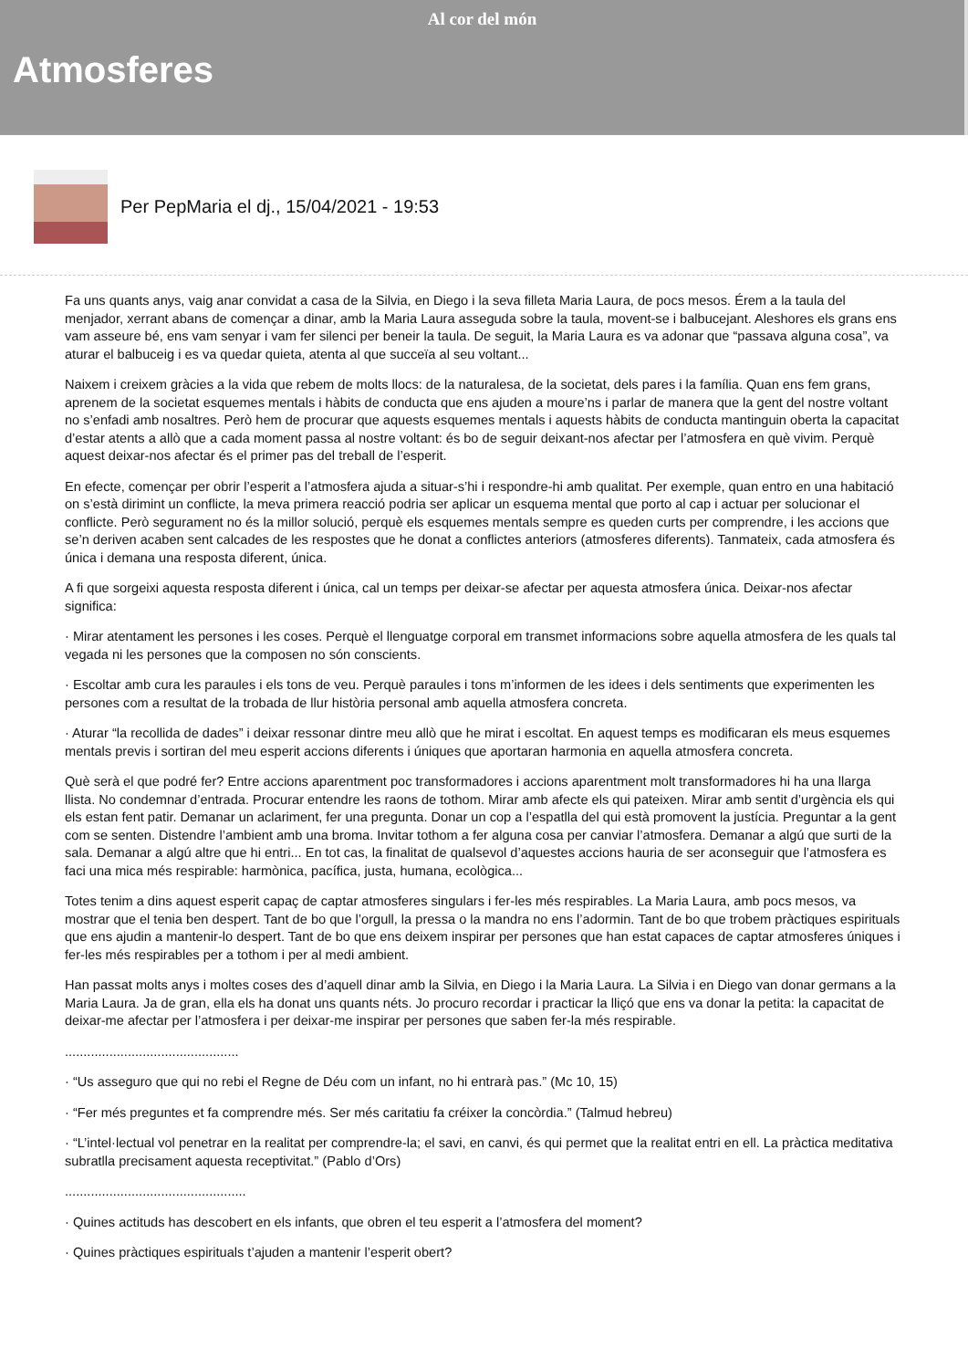Al cor del món
Atmosferes
Per PepMaria el dj., 15/04/2021 - 19:53
Fa uns quants anys, vaig anar convidat a casa de la Silvia, en Diego i la seva filleta Maria Laura, de pocs mesos. Érem a la taula del menjador, xerrant abans de començar a dinar, amb la Maria Laura asseguda sobre la taula, movent-se i balbucejant. Aleshores els grans ens vam asseure bé, ens vam senyar i vam fer silenci per beneir la taula. De seguit, la Maria Laura es va adonar que “passava alguna cosa”, va aturar el balbuceig i es va quedar quieta, atenta al que succeïa al seu voltant...
Naixem i creixem gràcies a la vida que rebem de molts llocs: de la naturalesa, de la societat, dels pares i la família. Quan ens fem grans, aprenem de la societat esquemes mentals i hàbits de conducta que ens ajuden a moure’ns i parlar de manera que la gent del nostre voltant no s’enfadi amb nosaltres. Però hem de procurar que aquests esquemes mentals i aquests hàbits de conducta mantinguin oberta la capacitat d’estar atents a allò que a cada moment passa al nostre voltant: és bo de seguir deixant-nos afectar per l’atmosfera en què vivim. Perquè aquest deixar-nos afectar és el primer pas del treball de l’esperit.
En efecte, començar per obrir l’esperit a l’atmosfera ajuda a situar-s’hi i respondre-hi amb qualitat. Per exemple, quan entro en una habitació on s’està dirimint un conflicte, la meva primera reacció podria ser aplicar un esquema mental que porto al cap i actuar per solucionar el conflicte. Però segurament no és la millor solució, perquè els esquemes mentals sempre es queden curts per comprendre, i les accions que se’n deriven acaben sent calcades de les respostes que he donat a conflictes anteriors (atmosferes diferents). Tanmateix, cada atmosfera és única i demana una resposta diferent, única.
A fi que sorgeixi aquesta resposta diferent i única, cal un temps per deixar-se afectar per aquesta atmosfera única. Deixar-nos afectar significa:
· Mirar atentament les persones i les coses. Perquè el llenguatge corporal em transmet informacions sobre aquella atmosfera de les quals tal vegada ni les persones que la composen no són conscients.
· Escoltar amb cura les paraules i els tons de veu. Perquè paraules i tons m’informen de les idees i dels sentiments que experimenten les persones com a resultat de la trobada de llur història personal amb aquella atmosfera concreta.
· Aturar “la recollida de dades” i deixar ressonar dintre meu allò que he mirat i escoltat. En aquest temps es modificaran els meus esquemes mentals previs i sortiran del meu esperit accions diferents i úniques que aportaran harmonia en aquella atmosfera concreta.
Què serà el que podré fer? Entre accions aparentment poc transformadores i accions aparentment molt transformadores hi ha una llarga llista. No condemnar d’entrada. Procurar entendre les raons de tothom. Mirar amb afecte els qui pateixen. Mirar amb sentit d’urgència els qui els estan fent patir. Demanar un aclariment, fer una pregunta. Donar un cop a l’espatlla del qui està promovent la justícia. Preguntar a la gent com se senten. Distendre l’ambient amb una broma. Invitar tothom a fer alguna cosa per canviar l’atmosfera. Demanar a algú que surti de la sala. Demanar a algú altre que hi entri... En tot cas, la finalitat de qualsevol d’aquestes accions hauria de ser aconseguir que l’atmosfera es faci una mica més respirable: harmònica, pacífica, justa, humana, ecològica...
Totes tenim a dins aquest esperit capaç de captar atmosferes singulars i fer-les més respirables. La Maria Laura, amb pocs mesos, va mostrar que el tenia ben despert. Tant de bo que l’orgull, la pressa o la mandra no ens l’adormin. Tant de bo que trobem pràctiques espirituals que ens ajudin a mantenir-lo despert. Tant de bo que ens deixem inspirar per persones que han estat capaces de captar atmosferes úniques i fer-les més respirables per a tothom i per al medi ambient.
Han passat molts anys i moltes coses des d’aquell dinar amb la Silvia, en Diego i la Maria Laura. La Silvia i en Diego van donar germans a la Maria Laura. Ja de gran, ella els ha donat uns quants néts. Jo procuro recordar i practicar la lliçó que ens va donar la petita: la capacitat de deixar-me afectar per l’atmosfera i per deixar-me inspirar per persones que saben fer-la més respirable.
...............................................
· “Us asseguro que qui no rebi el Regne de Déu com un infant, no hi entrarà pas.” (Mc 10, 15)
· “Fer més preguntes et fa comprendre més. Ser més caritatiu fa créixer la concòrdia.” (Talmud hebreu)
· “L’intel·lectual vol penetrar en la realitat per comprendre-la; el savi, en canvi, és qui permet que la realitat entri en ell. La pràctica meditativa subratlla precisament aquesta receptivitat.” (Pablo d’Ors)
.................................................
· Quines actituds has descobert en els infants, que obren el teu esperit a l’atmosfera del moment?
· Quines pràctiques espirituals t’ajuden a mantenir l’esperit obert?